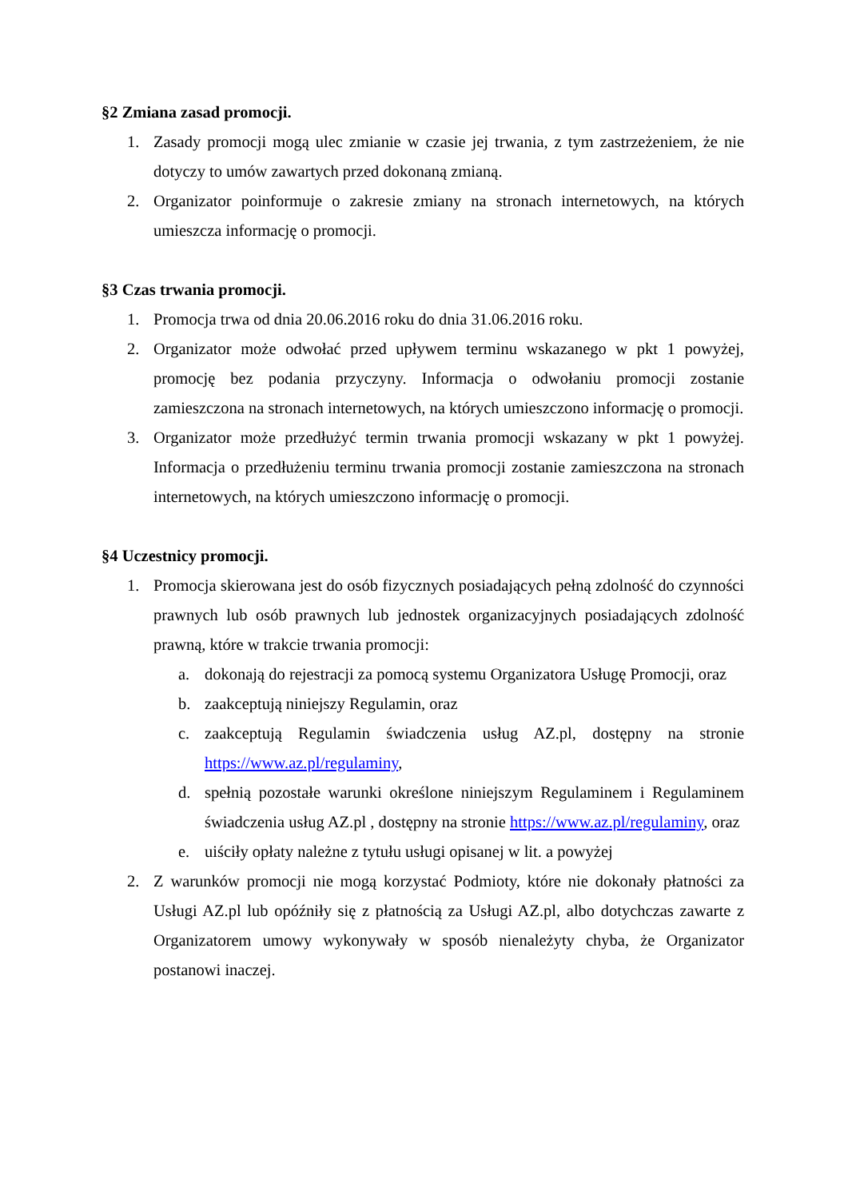§2 Zmiana zasad promocji.
1. Zasady promocji mogą ulec zmianie w czasie jej trwania, z tym zastrzeżeniem, że nie dotyczy to umów zawartych przed dokonaną zmianą.
2. Organizator poinformuje o zakresie zmiany na stronach internetowych, na których umieszcza informację o promocji.
§3 Czas trwania promocji.
1. Promocja trwa od dnia 20.06.2016 roku do dnia 31.06.2016 roku.
2. Organizator może odwołać przed upływem terminu wskazanego w pkt 1 powyżej, promocję bez podania przyczyny. Informacja o odwołaniu promocji zostanie zamieszczona na stronach internetowych, na których umieszczono informację o promocji.
3. Organizator może przedłużyć termin trwania promocji wskazany w pkt 1 powyżej. Informacja o przedłużeniu terminu trwania promocji zostanie zamieszczona na stronach internetowych, na których umieszczono informację o promocji.
§4 Uczestnicy promocji.
1. Promocja skierowana jest do osób fizycznych posiadających pełną zdolność do czynności prawnych lub osób prawnych lub jednostek organizacyjnych posiadających zdolność prawną, które w trakcie trwania promocji:
a. dokonają do rejestracji za pomocą systemu Organizatora Usługę Promocji, oraz
b. zaakceptują niniejszy Regulamin, oraz
c. zaakceptują Regulamin świadczenia usług AZ.pl, dostępny na stronie https://www.az.pl/regulaminy,
d. spełnią pozostałe warunki określone niniejszym Regulaminem i Regulaminem świadczenia usług AZ.pl , dostępny na stronie https://www.az.pl/regulaminy, oraz
e. uiściły opłaty należne z tytułu usługi opisanej w lit. a powyżej
2. Z warunków promocji nie mogą korzystać Podmioty, które nie dokonały płatności za Usługi AZ.pl lub opóźniły się z płatnością za Usługi AZ.pl, albo dotychczas zawarte z Organizatorem umowy wykonywały w sposób nienależyty chyba, że Organizator postanowi inaczej.